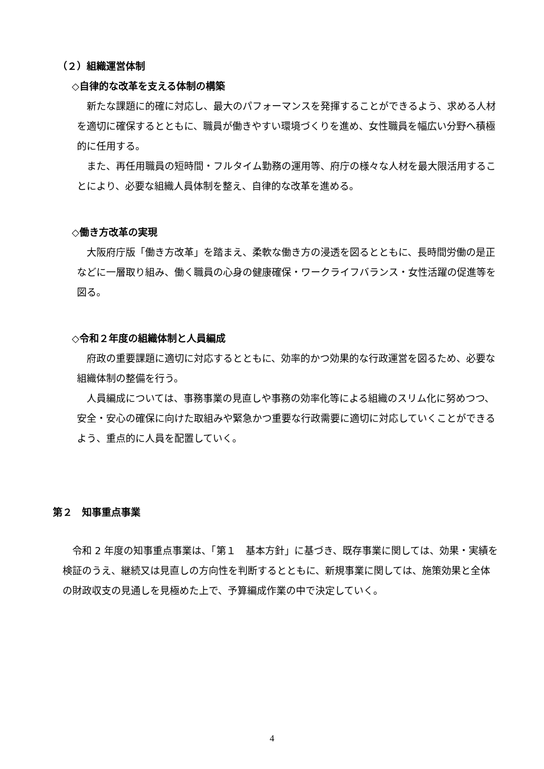（２）組織運営体制
◇自律的な改革を支える体制の構築
新たな課題に的確に対応し、最大のパフォーマンスを発揮することができるよう、求める人材を適切に確保するとともに、職員が働きやすい環境づくりを進め、女性職員を幅広い分野へ積極的に任用する。
また、再任用職員の短時間・フルタイム勤務の運用等、府庁の様々な人材を最大限活用することにより、必要な組織人員体制を整え、自律的な改革を進める。
◇働き方改革の実現
大阪府庁版「働き方改革」を踏まえ、柔軟な働き方の浸透を図るとともに、長時間労働の是正などに一層取り組み、働く職員の心身の健康確保・ワークライフバランス・女性活躍の促進等を図る。
◇令和２年度の組織体制と人員編成
府政の重要課題に適切に対応するとともに、効率的かつ効果的な行政運営を図るため、必要な組織体制の整備を行う。
人員編成については、事務事業の見直しや事務の効率化等による組織のスリム化に努めつつ、安全・安心の確保に向けた取組みや緊急かつ重要な行政需要に適切に対応していくことができるよう、重点的に人員を配置していく。
第２　知事重点事業
令和 2 年度の知事重点事業は、「第１　基本方針」に基づき、既存事業に関しては、効果・実績を検証のうえ、継続又は見直しの方向性を判断するとともに、新規事業に関しては、施策効果と全体の財政収支の見通しを見極めた上で、予算編成作業の中で決定していく。
4